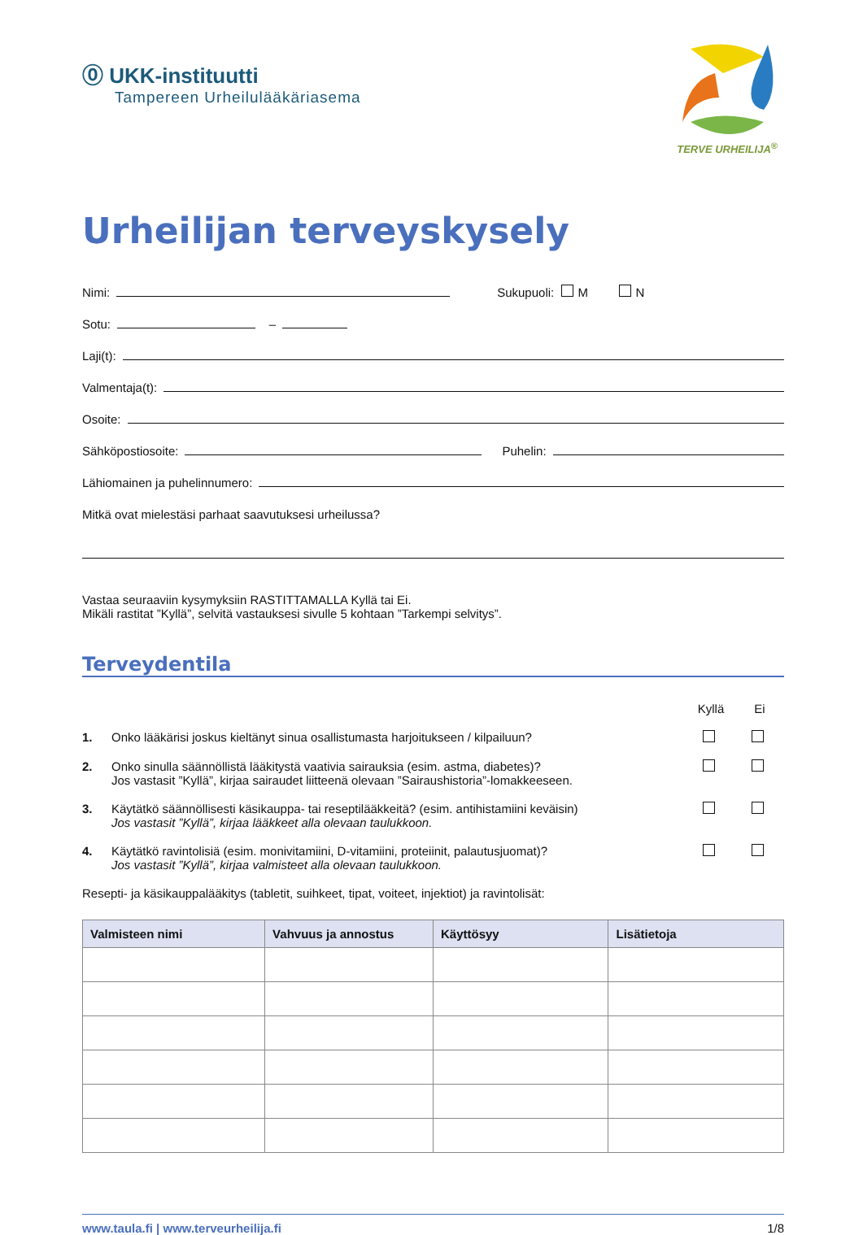⓪ UKK-instituutti
Tampereen Urheilulääkäriasema
TERVE URHEILIJA<sup>®</sup>
Urheilijan terveyskysely
Nimi: Sukupuoli: M N
Sotu: –
Laji(t):
Valmentaja(t):
Osoite:
Sähköpostiosoite: Puhelin:
Lähiomainen ja puhelinnumero:
Mitkä ovat mielestäsi parhaat saavutuksesi urheilussa?
Vastaa seuraaviin kysymyksiin RASTITTAMALLA Kyllä tai Ei.
Mikäli rastitat ”Kyllä”, selvitä vastauksesi sivulle 5 kohtaan ”Tarkempi selvitys”.
Terveydentila
Kyllä Ei
1. Onko lääkärisi joskus kieltänyt sinua osallistumasta harjoitukseen / kilpailuun?
2. Onko sinulla säännöllistä lääkitystä vaativia sairauksia (esim. astma, diabetes)?
Jos vastasit ”Kyllä”, kirjaa sairaudet liitteenä olevaan ”Sairaushistoria”-lomakkeeseen.
3. Käytätkö säännöllisesti käsikauppa- tai reseptilääkkeitä? (esim. antihistamiini keväisin)
Jos vastasit ”Kyllä”, kirjaa lääkkeet alla olevaan taulukkoon.
4. Käytätkö ravintolisiä (esim. monivitamiini, D-vitamiini, proteiinit, palautusjuomat)?
Jos vastasit ”Kyllä”, kirjaa valmisteet alla olevaan taulukkoon.
Resepti- ja käsikauppalääkitys (tabletit, suihkeet, tipat, voiteet, injektiot) ja ravintolisät:
| Valmisteen nimi | Vahvuus ja annostus | Käyttösyy | Lisätietoja |
| --- | --- | --- | --- |
www.taula.fi | www.terveurheilija.fi 1/8